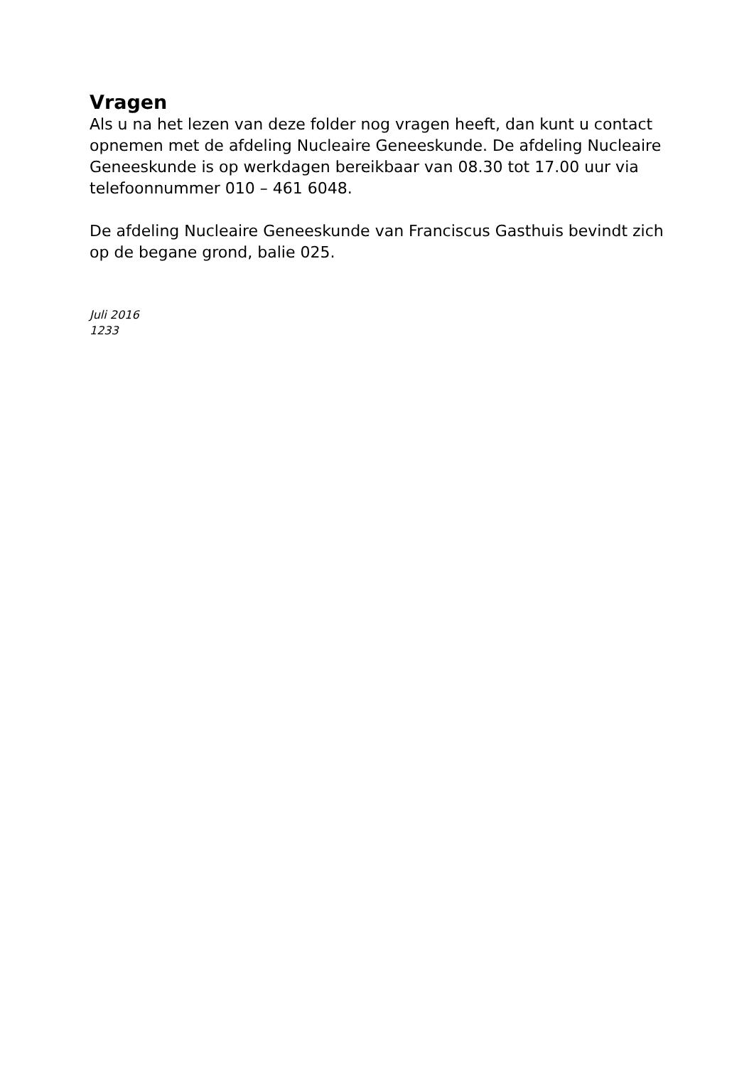Vragen
Als u na het lezen van deze folder nog vragen heeft, dan kunt u contact opnemen met de afdeling Nucleaire Geneeskunde. De afdeling Nucleaire Geneeskunde is op werkdagen bereikbaar van 08.30 tot 17.00 uur via telefoonnummer 010 – 461 6048.
De afdeling Nucleaire Geneeskunde van Franciscus Gasthuis bevindt zich op de begane grond, balie 025.
Juli 2016
1233